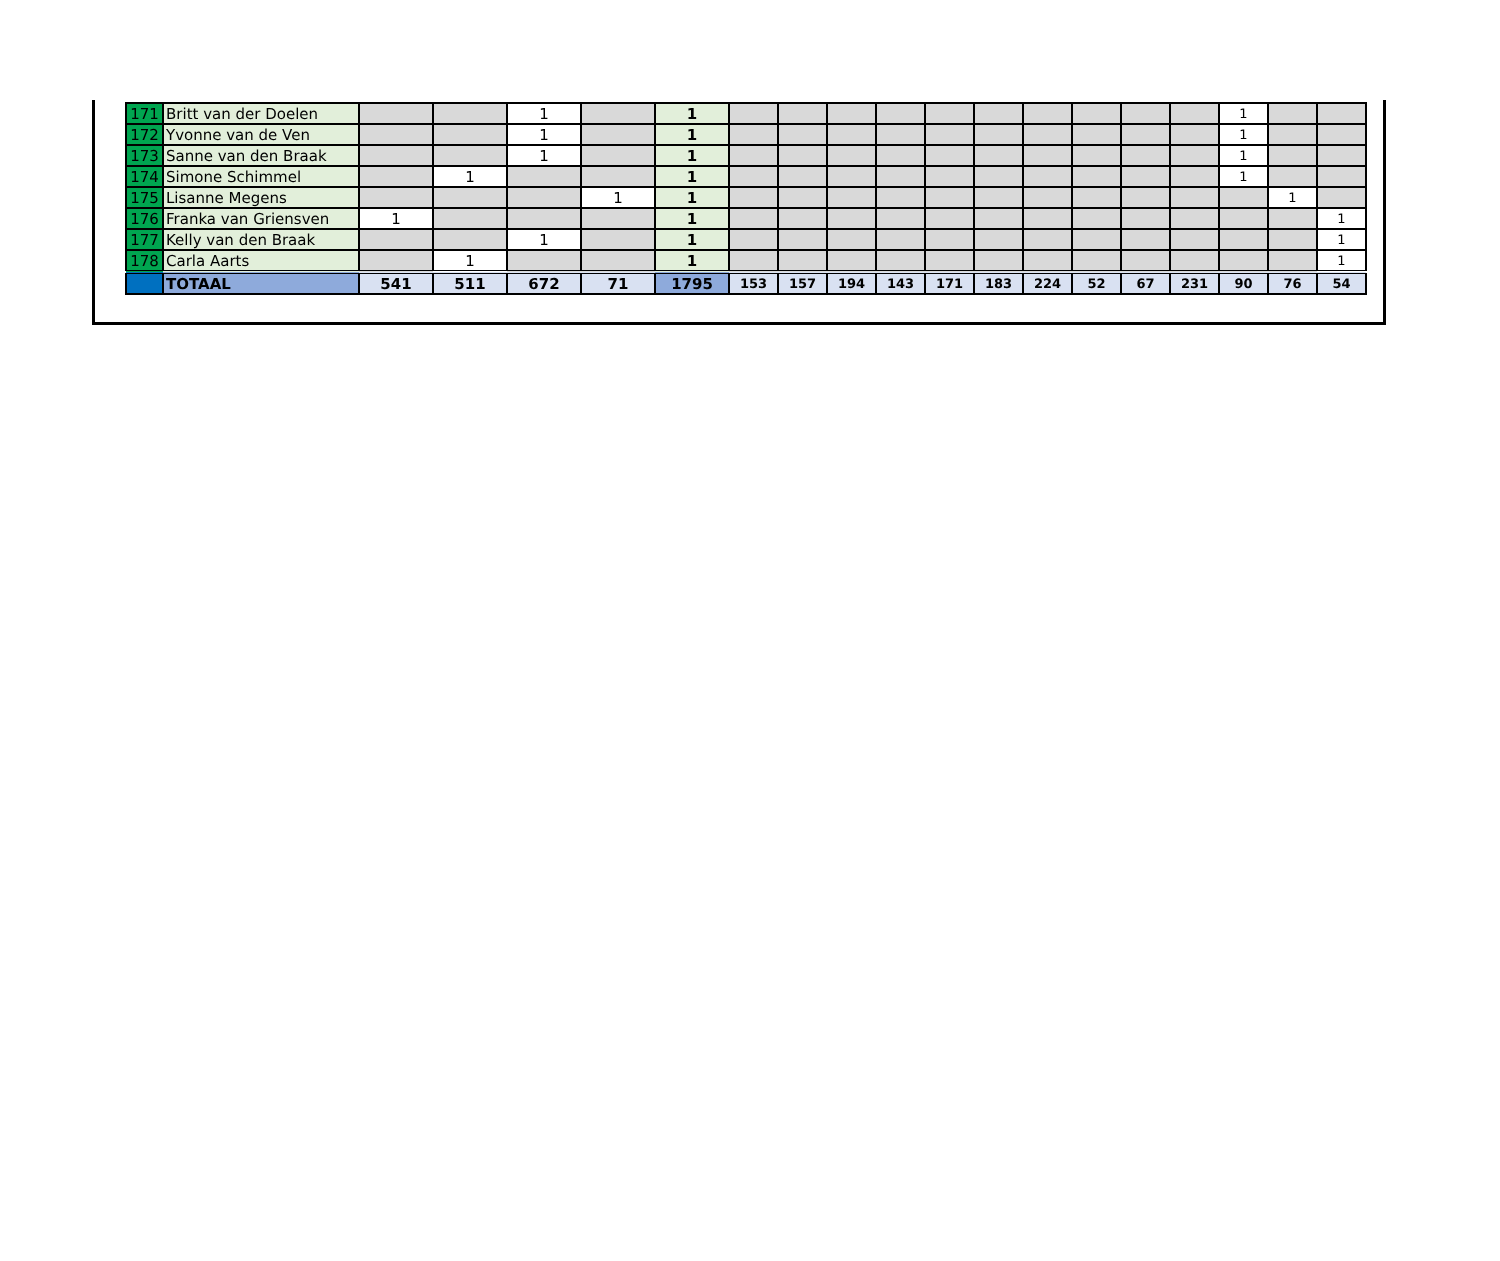| 171 | Britt van der Doelen | | | 1 | | 1 | | | | | | | | | | | 1 | | |
| 172 | Yvonne van de Ven | | | 1 | | 1 | | | | | | | | | | | 1 | | |
| 173 | Sanne van den Braak | | | 1 | | 1 | | | | | | | | | | | 1 | | |
| 174 | Simone Schimmel | | 1 | | | 1 | | | | | | | | | | | 1 | | |
| 175 | Lisanne Megens | | | | 1 | 1 | | | | | | | | | | | | 1 | |
| 176 | Franka van Griensven | 1 | | | | 1 | | | | | | | | | | | | | 1 |
| 177 | Kelly van den Braak | | | 1 | | 1 | | | | | | | | | | | | | 1 |
| 178 | Carla Aarts | | 1 | | | 1 | | | | | | | | | | | | | 1 |
| | TOTAAL | 541 | 511 | 672 | 71 | 1795 | 153 | 157 | 194 | 143 | 171 | 183 | 224 | 52 | 67 | 231 | 90 | 76 | 54 |